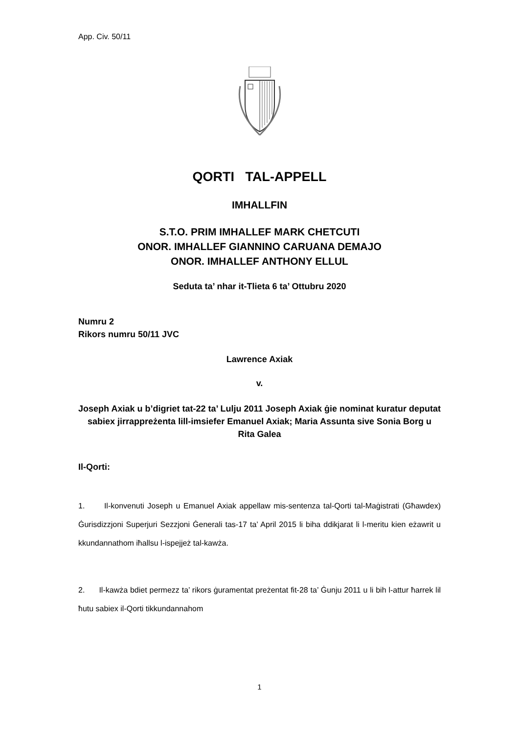App. Civ. 50/11
QORTI TAL-APPELL
IMHALLFIN
S.T.O. PRIM IMHALLEF MARK CHETCUTI
ONOR. IMHALLEF GIANNINO CARUANA DEMAJO
ONOR. IMHALLEF ANTHONY ELLUL
Seduta ta’ nhar it-Tlieta 6 ta’ Ottubru 2020
Numru 2
Rikors numru 50/11 JVC
Lawrence Axiak
v.
Joseph Axiak u b’digriet tat-22 ta’ Lulju 2011 Joseph Axiak ġie nominat kuratur deputat sabiex jirrappreżenta lill-imsiefer Emanuel Axiak; Maria Assunta sive Sonia Borg u Rita Galea
Il-Qorti:
1. Il-konvenuti Joseph u Emanuel Axiak appellaw mis-sentenza tal-Qorti tal-Maġistrati (Għawdex) Ġurisdizzjoni Superjuri Sezzjoni Ġenerali tas-17 ta’ April 2015 li biha ddikjarat li l-meritu kien eżawrit u kkundannathom iħallsu l-ispejjeż tal-kawża.
2. Il-kawża bdiet permezz ta’ rikors ġuramentat preżentat fit-28 ta’ Ġunju 2011 u li bih l-attur ħarrek lil ħutu sabiex il-Qorti tikkundannahom
1